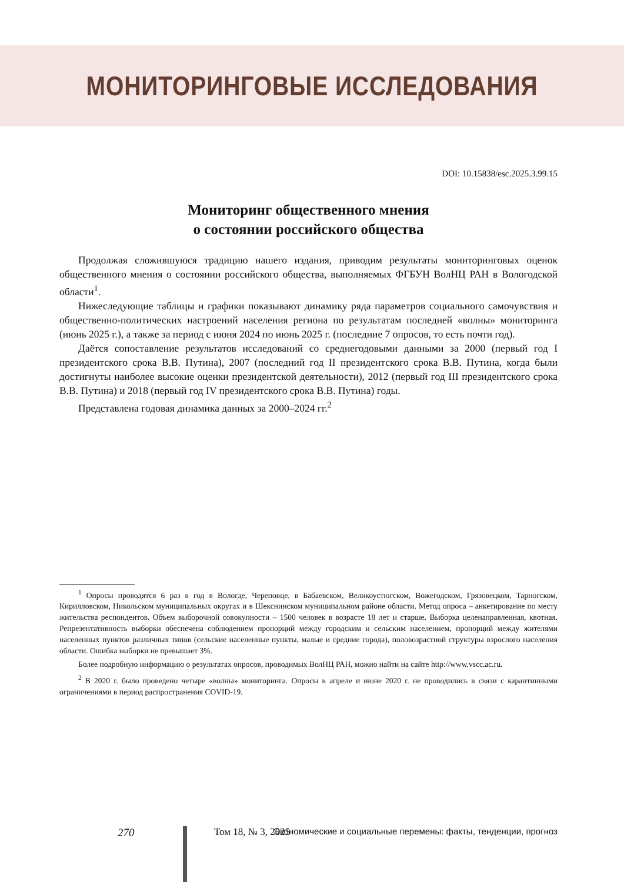МОНИТОРИНГОВЫЕ ИССЛЕДОВАНИЯ
DOI: 10.15838/esc.2025.3.99.15
Мониторинг общественного мнения
о состоянии российского общества
Продолжая сложившуюся традицию нашего издания, приводим результаты мониторинговых оценок общественного мнения о состоянии российского общества, выполняемых ФГБУН ВолНЦ РАН в Вологодской области<sup>1</sup>.
Нижеследующие таблицы и графики показывают динамику ряда параметров социального самочувствия и общественно-политических настроений населения региона по результатам последней «волны» мониторинга (июнь 2025 г.), а также за период с июня 2024 по июнь 2025 г. (последние 7 опросов, то есть почти год).
Даётся сопоставление результатов исследований со среднегодовыми данными за 2000 (первый год I президентского срока В.В. Путина), 2007 (последний год II президентского срока В.В. Путина, когда были достигнуты наиболее высокие оценки президентской деятельности), 2012 (первый год III президентского срока В.В. Путина) и 2018 (первый год IV президентского срока В.В. Путина) годы.
Представлена годовая динамика данных за 2000–2024 гг.<sup>2</sup>
<sup>1</sup> Опросы проводятся 6 раз в год в Вологде, Череповце, в Бабаевском, Великоустюгском, Вожегодском, Грязовецком, Тарногском, Кирилловском, Никольском муниципальных округах и в Шекснинском муниципальном районе области. Метод опроса – анкетирование по месту жительства респондентов. Объем выборочной совокупности – 1500 человек в возрасте 18 лет и старше. Выборка целенаправленная, квотная. Репрезентативность выборки обеспечена соблюдением пропорций между городским и сельским населением, пропорций между жителями населенных пунктов различных типов (сельские населенные пункты, малые и средние города), половозрастной структуры взрослого населения области. Ошибка выборки не превышает 3%.
Более подробную информацию о результатах опросов, проводимых ВолНЦ РАН, можно найти на сайте http://www.vscc.ac.ru.
<sup>2</sup> В 2020 г. было проведено четыре «волны» мониторинга. Опросы в апреле и июне 2020 г. не проводились в связи с карантинными ограничениями в период распространения COVID-19.
270 Том 18, № 3, 2025 Экономические и социальные перемены: факты, тенденции, прогноз